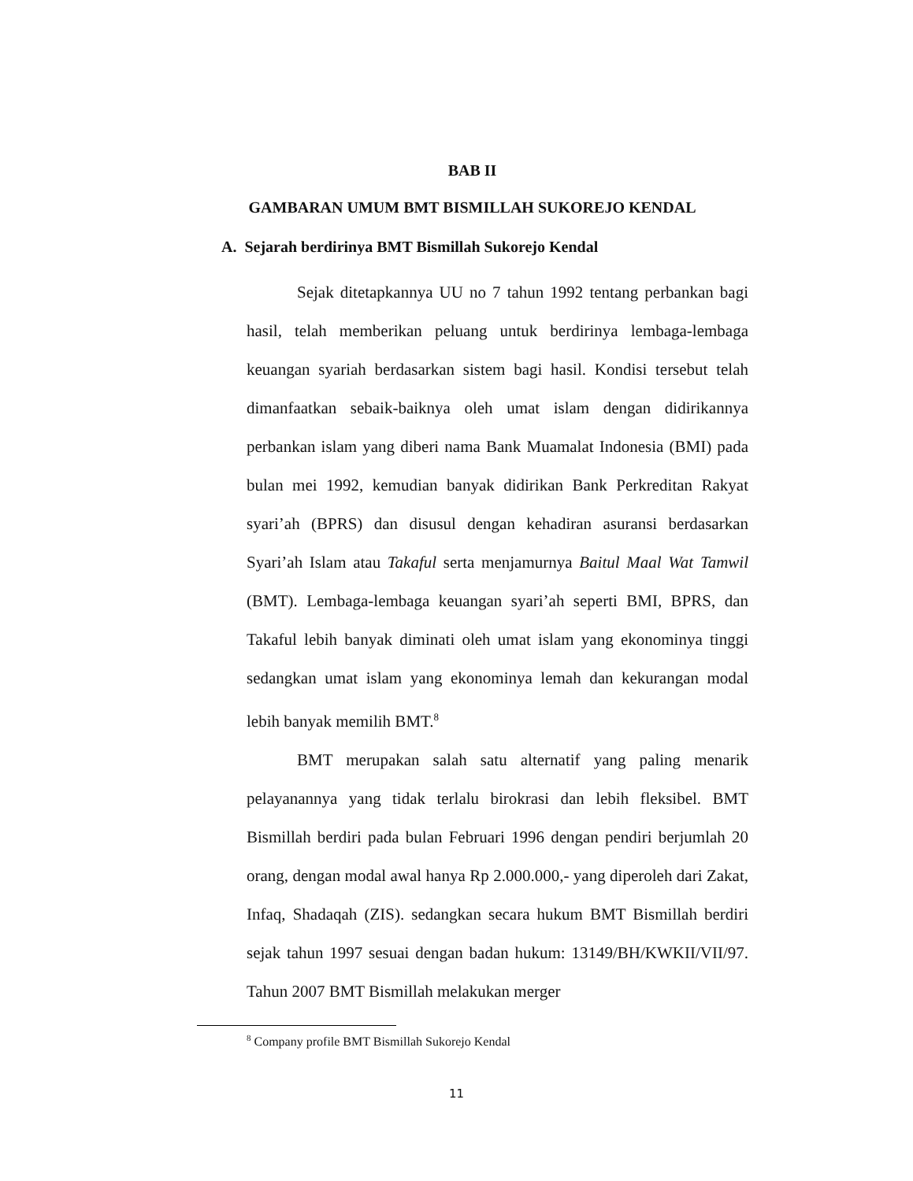BAB II
GAMBARAN UMUM BMT BISMILLAH SUKOREJO KENDAL
A. Sejarah berdirinya BMT Bismillah Sukorejo Kendal
Sejak ditetapkannya UU no 7 tahun 1992 tentang perbankan bagi hasil, telah memberikan peluang untuk berdirinya lembaga-lembaga keuangan syariah berdasarkan sistem bagi hasil. Kondisi tersebut telah dimanfaatkan sebaik-baiknya oleh umat islam dengan didirikannya perbankan islam yang diberi nama Bank Muamalat Indonesia (BMI) pada bulan mei 1992, kemudian banyak didirikan Bank Perkreditan Rakyat syari’ah (BPRS) dan disusul dengan kehadiran asuransi berdasarkan Syari’ah Islam atau Takaful serta menjamurnya Baitul Maal Wat Tamwil (BMT). Lembaga-lembaga keuangan syari’ah seperti BMI, BPRS, dan Takaful lebih banyak diminati oleh umat islam yang ekonominya tinggi sedangkan umat islam yang ekonominya lemah dan kekurangan modal lebih banyak memilih BMT.<sup>8</sup>
BMT merupakan salah satu alternatif yang paling menarik pelayanannya yang tidak terlalu birokrasi dan lebih fleksibel. BMT Bismillah berdiri pada bulan Februari 1996 dengan pendiri berjumlah 20 orang, dengan modal awal hanya Rp 2.000.000,- yang diperoleh dari Zakat, Infaq, Shadaqah (ZIS). sedangkan secara hukum BMT Bismillah berdiri sejak tahun 1997 sesuai dengan badan hukum: 13149/BH/KWKII/VII/97. Tahun 2007 BMT Bismillah melakukan merger
<sup>8</sup> Company profile BMT Bismillah Sukorejo Kendal
11